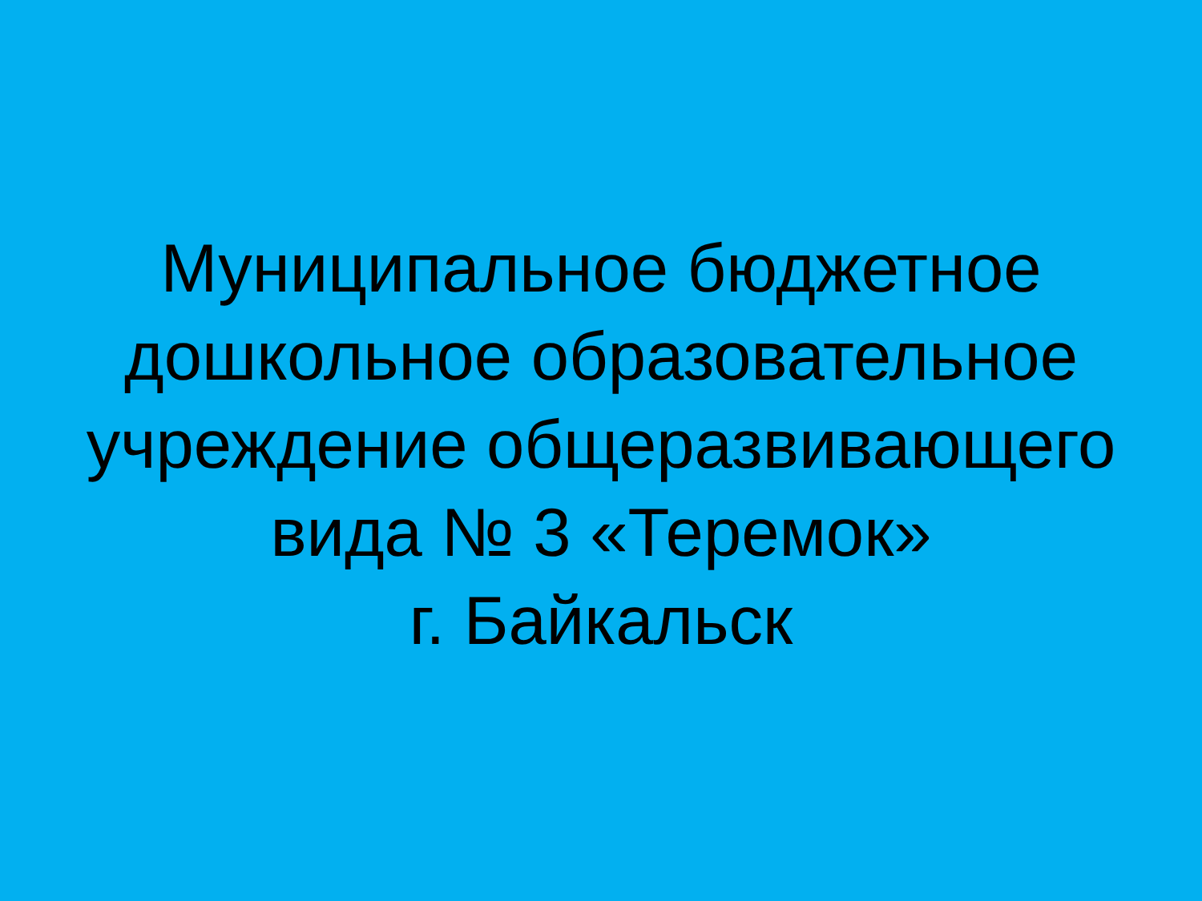Муниципальное бюджетное
дошкольное образовательное
учреждение общеразвивающего
вида № 3 «Теремок»
г. Байкальск